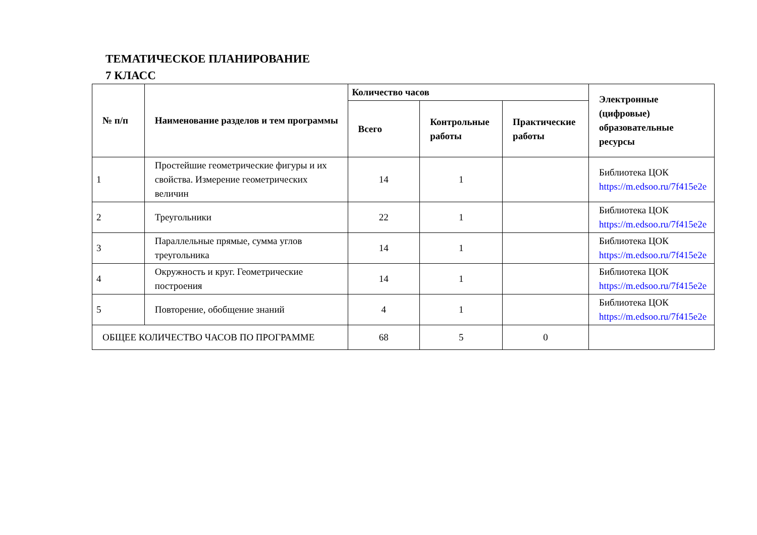ТЕМАТИЧЕСКОЕ ПЛАНИРОВАНИЕ
7 КЛАСС
| № п/п | Наименование разделов и тем программы | Количество часов | | | Электронные (цифровые) образовательные ресурсы |
| --- | --- | --- | --- | --- | --- |
| | | Всего | Контрольные работы | Практические работы | |
| 1 | Простейшие геометрические фигуры и их свойства. Измерение геометрических величин | 14 | 1 | | Библиотека ЦОК https://m.edsoo.ru/7f415e2e |
| 2 | Треугольники | 22 | 1 | | Библиотека ЦОК https://m.edsoo.ru/7f415e2e |
| 3 | Параллельные прямые, сумма углов треугольника | 14 | 1 | | Библиотека ЦОК https://m.edsoo.ru/7f415e2e |
| 4 | Окружность и круг. Геометрические построения | 14 | 1 | | Библиотека ЦОК https://m.edsoo.ru/7f415e2e |
| 5 | Повторение, обобщение знаний | 4 | 1 | | Библиотека ЦОК https://m.edsoo.ru/7f415e2e |
| ОБЩЕЕ КОЛИЧЕСТВО ЧАСОВ ПО ПРОГРАММЕ | | 68 | 5 | 0 | |